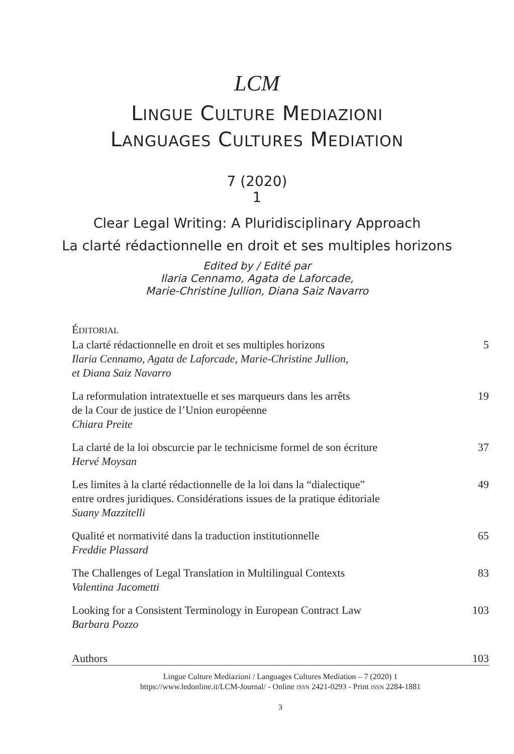LCM
LINGUE CULTURE MEDIAZIONI
LANGUAGES CULTURES MEDIATION
7 (2020)
1
Clear Legal Writing: A Pluridisciplinary Approach
La clarté rédactionnelle en droit et ses multiples horizons
Edited by / Edité par
Ilaria Cennamo, Agata de Laforcade,
Marie-Christine Jullion, Diana Saiz Navarro
ÉDITORIAL
La clarté rédactionnelle en droit et ses multiples horizons
Ilaria Cennamo, Agata de Laforcade, Marie-Christine Jullion,
et Diana Saiz Navarro
5
La reformulation intratextuelle et ses marqueurs dans les arrêts
de la Cour de justice de l’Union européenne
Chiara Preite
19
La clarté de la loi obscurcie par le technicisme formel de son écriture
Hervé Moysan
37
Les limites à la clarté rédactionnelle de la loi dans la “dialectique”
entre ordres juridiques. Considérations issues de la pratique éditoriale
Suany Mazzitelli
49
Qualité et normativité dans la traduction institutionnelle
Freddie Plassard
65
The Challenges of Legal Translation in Multilingual Contexts
Valentina Jacometti
83
Looking for a Consistent Terminology in European Contract Law
Barbara Pozzo
103
Authors 103
Lingue Culture Mediazioni / Languages Cultures Mediation – 7 (2020) 1
https://www.ledonline.it/LCM-Journal/ - Online ISSN 2421-0293 - Print ISSN 2284-1881
3